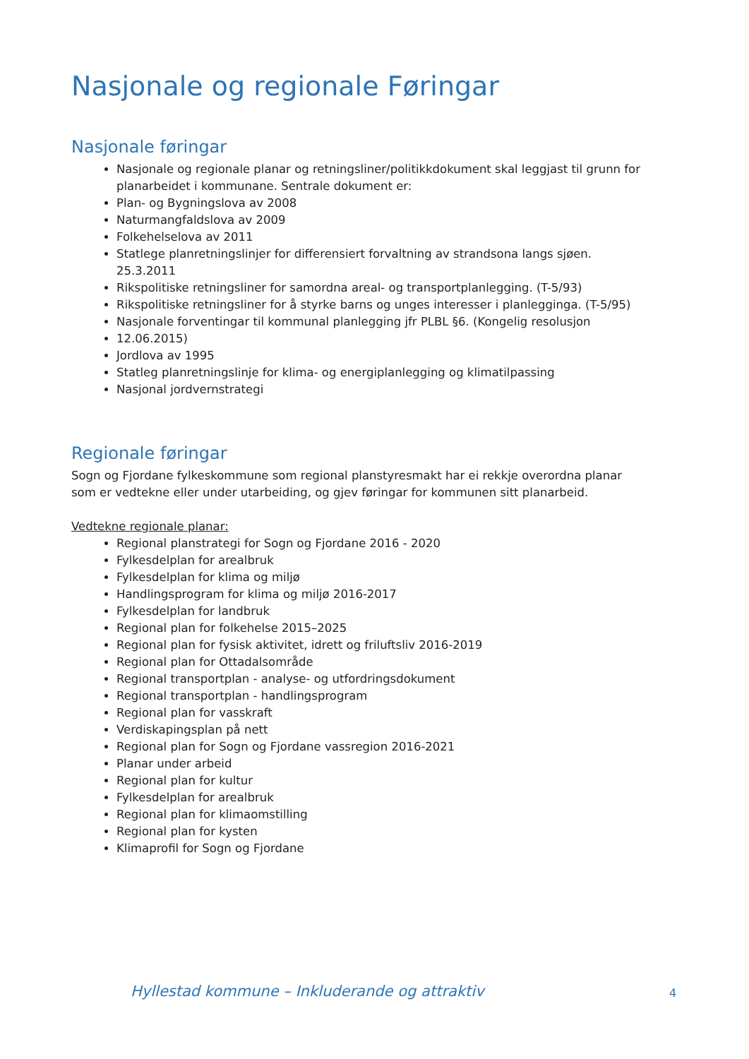Nasjonale og regionale Føringar
Nasjonale føringar
Nasjonale og regionale planar og retningsliner/politikkdokument skal leggjast til grunn for planarbeidet i kommunane. Sentrale dokument er:
Plan- og Bygningslova av 2008
Naturmangfaldslova av 2009
Folkehelselova av 2011
Statlege planretningslinjer for differensiert forvaltning av strandsona langs sjøen. 25.3.2011
Rikspolitiske retningsliner for samordna areal- og transportplanlegging. (T-5/93)
Rikspolitiske retningsliner for å styrke barns og unges interesser i planlegginga. (T-5/95)
Nasjonale forventingar til kommunal planlegging jfr PLBL §6. (Kongelig resolusjon
12.06.2015)
Jordlova av 1995
Statleg planretningslinje for klima- og energiplanlegging og klimatilpassing
Nasjonal jordvernstrategi
Regionale føringar
Sogn og Fjordane fylkeskommune som regional planstyresmakt har ei rekkje overordna planar som er vedtekne eller under utarbeiding, og gjev føringar for kommunen sitt planarbeid.
Vedtekne regionale planar:
Regional planstrategi for Sogn og Fjordane 2016 - 2020
Fylkesdelplan for arealbruk
Fylkesdelplan for klima og miljø
Handlingsprogram for klima og miljø 2016-2017
Fylkesdelplan for landbruk
Regional plan for folkehelse 2015–2025
Regional plan for fysisk aktivitet, idrett og friluftsliv 2016-2019
Regional plan for Ottadalsområde
Regional transportplan - analyse- og utfordringsdokument
Regional transportplan - handlingsprogram
Regional plan for vasskraft
Verdiskapingsplan på nett
Regional plan for Sogn og Fjordane vassregion 2016-2021
Planar under arbeid
Regional plan for kultur
Fylkesdelplan for arealbruk
Regional plan for klimaomstilling
Regional plan for kysten
Klimaprofil for Sogn og Fjordane
Hyllestad kommune – Inkluderande og attraktiv
4